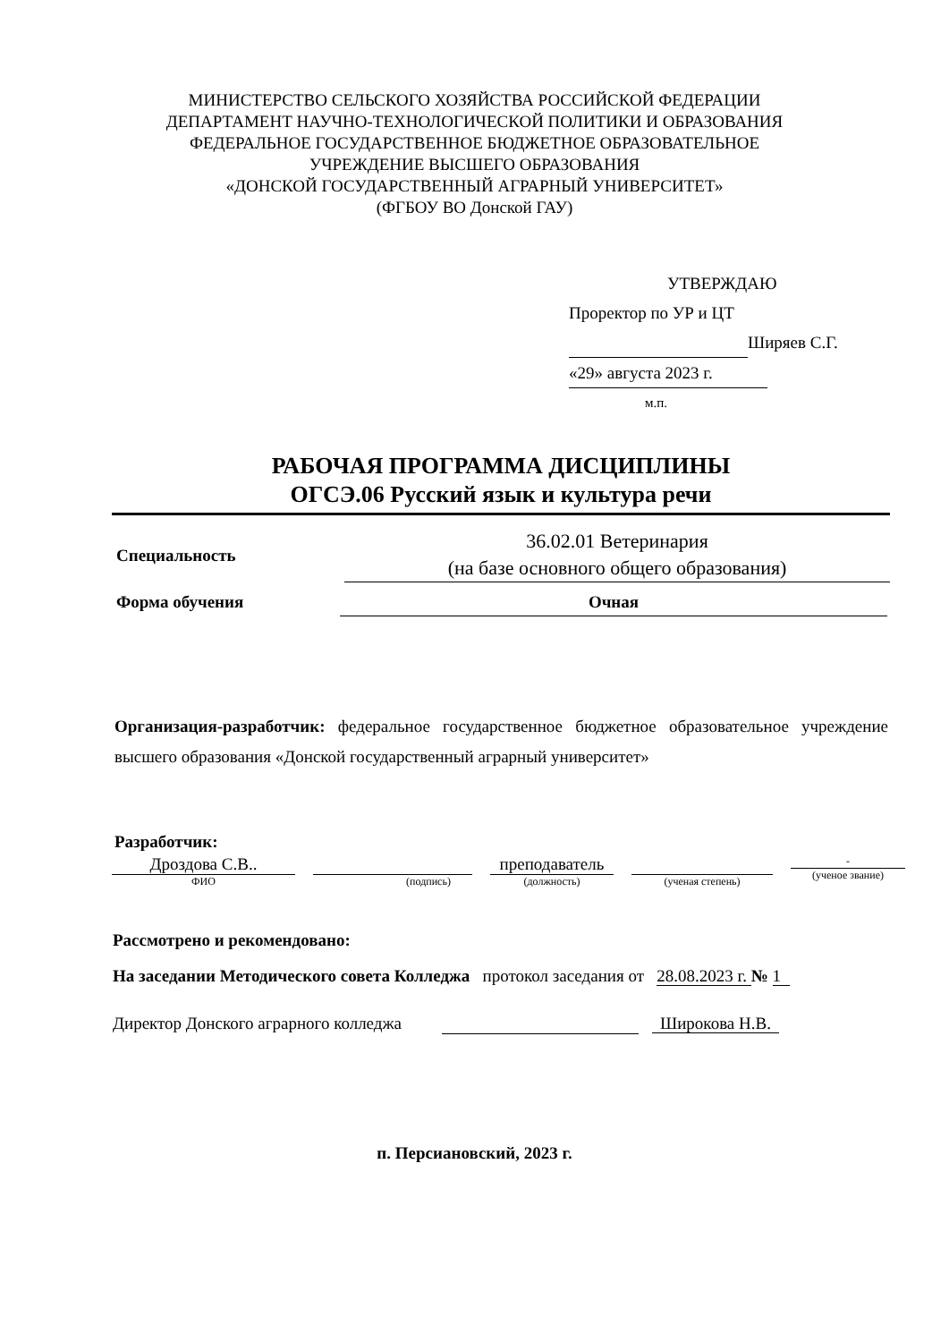МИНИСТЕРСТВО СЕЛЬСКОГО ХОЗЯЙСТВА РОССИЙСКОЙ ФЕДЕРАЦИИ
ДЕПАРТАМЕНТ НАУЧНО-ТЕХНОЛОГИЧЕСКОЙ ПОЛИТИКИ И ОБРАЗОВАНИЯ
ФЕДЕРАЛЬНОЕ ГОСУДАРСТВЕННОЕ БЮДЖЕТНОЕ ОБРАЗОВАТЕЛЬНОЕ
УЧРЕЖДЕНИЕ ВЫСШЕГО ОБРАЗОВАНИЯ
«ДОНСКОЙ ГОСУДАРСТВЕННЫЙ АГРАРНЫЙ УНИВЕРСИТЕТ»
(ФГБОУ ВО Донской ГАУ)
УТВЕРЖДАЮ
Проректор по УР и ЦТ
Ширяев С.Г.
«29» августа 2023 г.
м.п.
РАБОЧАЯ ПРОГРАММА ДИСЦИПЛИНЫ
ОГСЭ.06 Русский язык и культура речи
Специальность
36.02.01 Ветеринария
(на базе основного общего образования)
Форма обучения Очная
Организация-разработчик: федеральное государственное бюджетное образовательное учреждение высшего образования «Донской государственный аграрный университет»
Разработчик:
Дроздова С.В..
ФИО
(подпись)
преподаватель
(должность)
(ученая степень) -
(ученое звание)
Рассмотрено и рекомендовано:
На заседании Методического совета Колледжа протокол заседания от 28.08.2023 г. № 1
Директор Донского аграрного колледжа Широкова Н.В.
п. Персиановский, 2023 г.